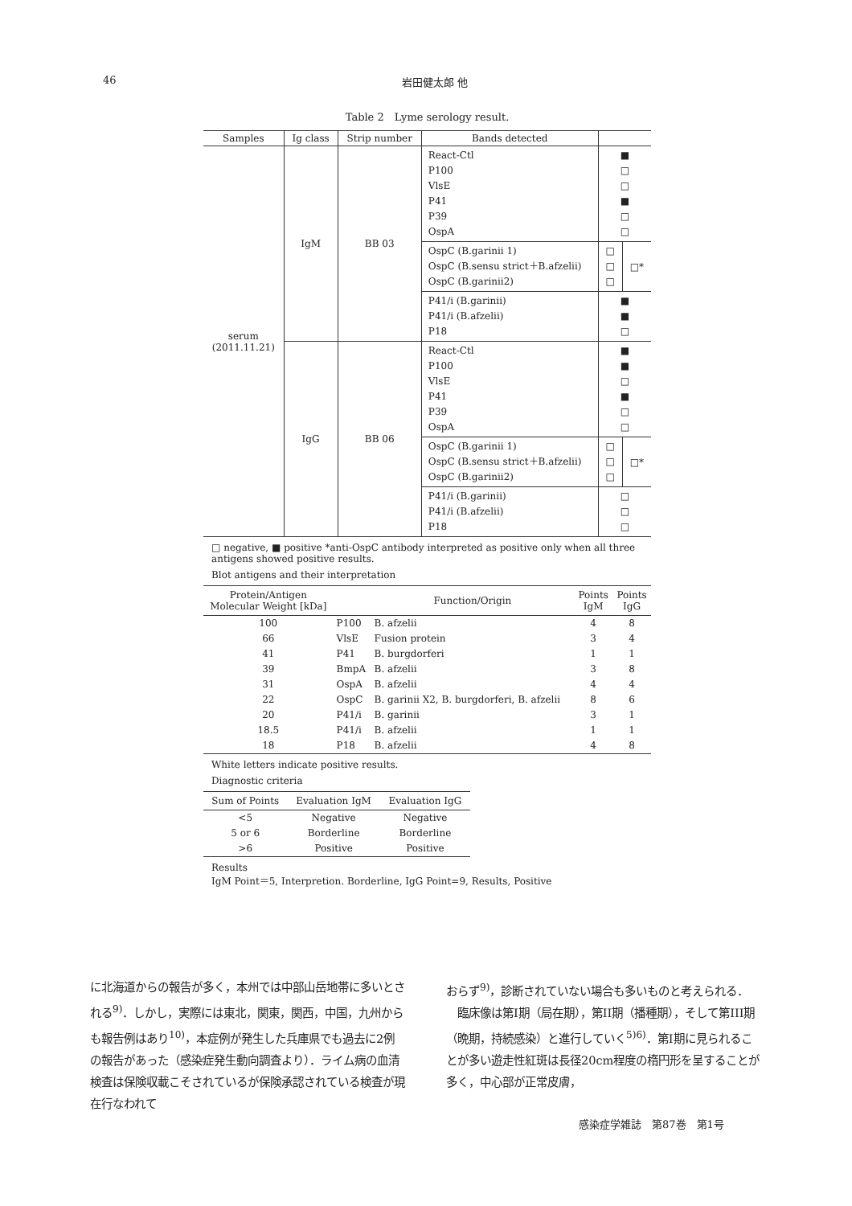46
岩田健太郎 他
Table 2　Lyme serology result.
| Samples | Ig class | Strip number | Bands detected | | |
| --- | --- | --- | --- | --- | --- |
| serum (2011.11.21) | IgM | BB 03 | React-Ctl P100 VlsE P41 P39 OspA | ■ □ □ ■ □ □ | |
| | | | OspC (B.garinii 1) OspC (B.sensu strict＋B.afzelii) OspC (B.garinii2) | □ □ □ | □* |
| | | | P41/i (B.garinii) P41/i (B.afzelii) P18 | ■ ■ □ | |
| | IgG | BB 06 | React-Ctl P100 VlsE P41 P39 OspA | ■ ■ □ ■ □ □ | |
| | | | OspC (B.garinii 1) OspC (B.sensu strict＋B.afzelii) OspC (B.garinii2) | □ □ □ | □* |
| | | | P41/i (B.garinii) P41/i (B.afzelii) P18 | □ □ □ | |
□ negative, ■ positive *anti-OspC antibody interpreted as positive only when all three antigens showed positive results.
Blot antigens and their interpretation
| Protein/Antigen Molecular Weight [kDa] | | Function/Origin | Points IgM | Points IgG |
| --- | --- | --- | --- | --- |
| 100 | P100 | B. afzelii | 4 | 8 |
| 66 | VlsE | Fusion protein | 3 | 4 |
| 41 | P41 | B. burgdorferi | 1 | 1 |
| 39 | BmpA | B. afzelii | 3 | 8 |
| 31 | OspA | B. afzelii | 4 | 4 |
| 22 | OspC | B. garinii X2, B. burgdorferi, B. afzelii | 8 | 6 |
| 20 | P41/i | B. garinii | 3 | 1 |
| 18.5 | P41/i | B. afzelii | 1 | 1 |
| 18 | P18 | B. afzelii | 4 | 8 |
White letters indicate positive results.
Diagnostic criteria
| Sum of Points | Evaluation IgM | Evaluation IgG |
| --- | --- | --- |
| <5 | Negative | Negative |
| 5 or 6 | Borderline | Borderline |
| >6 | Positive | Positive |
Results
IgM Point＝5, Interpretion. Borderline, IgG Point=9, Results, Positive
に北海道からの報告が多く，本州では中部山岳地帯に多いとされる<sup>9)</sup>．しかし，実際には東北，関東，関西，中国，九州からも報告例はあり<sup>10)</sup>，本症例が発生した兵庫県でも過去に2例の報告があった（感染症発生動向調査より）．ライム病の血清検査は保険収載こそされているが保険承認されている検査が現在行なわれて
おらず<sup>9)</sup>，診断されていない場合も多いものと考えられる．
　臨床像は第I期（局在期），第II期（播種期），そして第III期（晩期，持続感染）と進行していく<sup>5)6)</sup>．第I期に見られることが多い遊走性紅斑は長径20cm程度の楕円形を呈することが多く，中心部が正常皮膚，
感染症学雑誌　第87巻　第1号